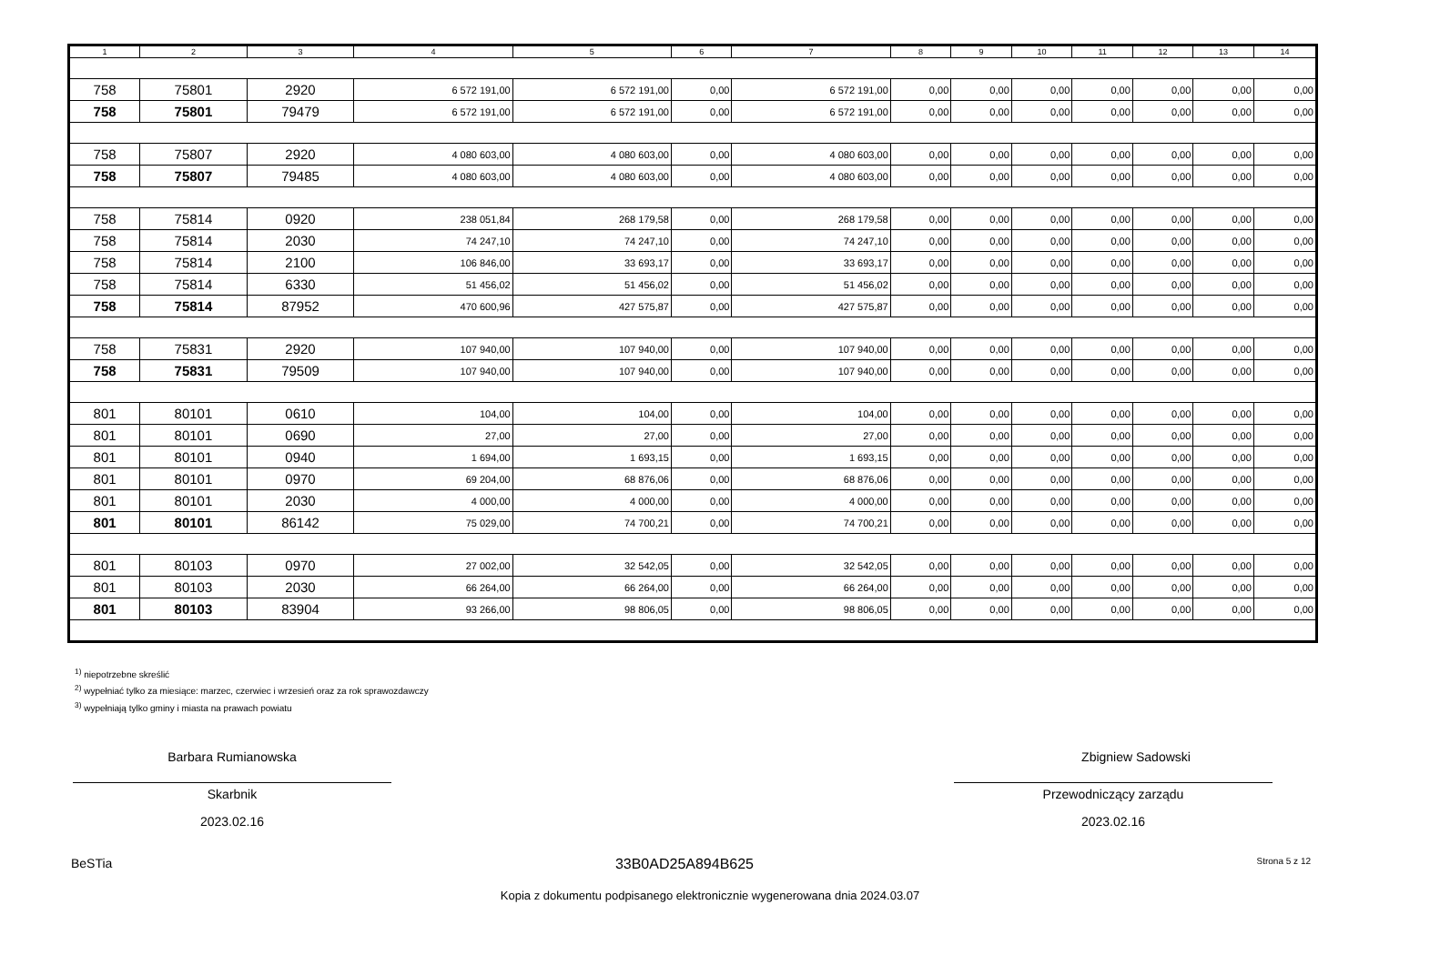| 1 | 2 | 3 | 4 | 5 | 6 | 7 | 8 | 9 | 10 | 11 | 12 | 13 | 14 |
| --- | --- | --- | --- | --- | --- | --- | --- | --- | --- | --- | --- | --- | --- |
| 758 | 75801 | 2920 | 6 572 191,00 | 6 572 191,00 | 0,00 | 6 572 191,00 | 0,00 | 0,00 | 0,00 | 0,00 | 0,00 | 0,00 | 0,00 |
| 758 | 75801 | 79479 | 6 572 191,00 | 6 572 191,00 | 0,00 | 6 572 191,00 | 0,00 | 0,00 | 0,00 | 0,00 | 0,00 | 0,00 | 0,00 |
| 758 | 75807 | 2920 | 4 080 603,00 | 4 080 603,00 | 0,00 | 4 080 603,00 | 0,00 | 0,00 | 0,00 | 0,00 | 0,00 | 0,00 | 0,00 |
| 758 | 75807 | 79485 | 4 080 603,00 | 4 080 603,00 | 0,00 | 4 080 603,00 | 0,00 | 0,00 | 0,00 | 0,00 | 0,00 | 0,00 | 0,00 |
| 758 | 75814 | 0920 | 238 051,84 | 268 179,58 | 0,00 | 268 179,58 | 0,00 | 0,00 | 0,00 | 0,00 | 0,00 | 0,00 | 0,00 |
| 758 | 75814 | 2030 | 74 247,10 | 74 247,10 | 0,00 | 74 247,10 | 0,00 | 0,00 | 0,00 | 0,00 | 0,00 | 0,00 | 0,00 |
| 758 | 75814 | 2100 | 106 846,00 | 33 693,17 | 0,00 | 33 693,17 | 0,00 | 0,00 | 0,00 | 0,00 | 0,00 | 0,00 | 0,00 |
| 758 | 75814 | 6330 | 51 456,02 | 51 456,02 | 0,00 | 51 456,02 | 0,00 | 0,00 | 0,00 | 0,00 | 0,00 | 0,00 | 0,00 |
| 758 | 75814 | 87952 | 470 600,96 | 427 575,87 | 0,00 | 427 575,87 | 0,00 | 0,00 | 0,00 | 0,00 | 0,00 | 0,00 | 0,00 |
| 758 | 75831 | 2920 | 107 940,00 | 107 940,00 | 0,00 | 107 940,00 | 0,00 | 0,00 | 0,00 | 0,00 | 0,00 | 0,00 | 0,00 |
| 758 | 75831 | 79509 | 107 940,00 | 107 940,00 | 0,00 | 107 940,00 | 0,00 | 0,00 | 0,00 | 0,00 | 0,00 | 0,00 | 0,00 |
| 801 | 80101 | 0610 | 104,00 | 104,00 | 0,00 | 104,00 | 0,00 | 0,00 | 0,00 | 0,00 | 0,00 | 0,00 | 0,00 |
| 801 | 80101 | 0690 | 27,00 | 27,00 | 0,00 | 27,00 | 0,00 | 0,00 | 0,00 | 0,00 | 0,00 | 0,00 | 0,00 |
| 801 | 80101 | 0940 | 1 694,00 | 1 693,15 | 0,00 | 1 693,15 | 0,00 | 0,00 | 0,00 | 0,00 | 0,00 | 0,00 | 0,00 |
| 801 | 80101 | 0970 | 69 204,00 | 68 876,06 | 0,00 | 68 876,06 | 0,00 | 0,00 | 0,00 | 0,00 | 0,00 | 0,00 | 0,00 |
| 801 | 80101 | 2030 | 4 000,00 | 4 000,00 | 0,00 | 4 000,00 | 0,00 | 0,00 | 0,00 | 0,00 | 0,00 | 0,00 | 0,00 |
| 801 | 80101 | 86142 | 75 029,00 | 74 700,21 | 0,00 | 74 700,21 | 0,00 | 0,00 | 0,00 | 0,00 | 0,00 | 0,00 | 0,00 |
| 801 | 80103 | 0970 | 27 002,00 | 32 542,05 | 0,00 | 32 542,05 | 0,00 | 0,00 | 0,00 | 0,00 | 0,00 | 0,00 | 0,00 |
| 801 | 80103 | 2030 | 66 264,00 | 66 264,00 | 0,00 | 66 264,00 | 0,00 | 0,00 | 0,00 | 0,00 | 0,00 | 0,00 | 0,00 |
| 801 | 80103 | 83904 | 93 266,00 | 98 806,05 | 0,00 | 98 806,05 | 0,00 | 0,00 | 0,00 | 0,00 | 0,00 | 0,00 | 0,00 |
<sup>1)</sup> niepotrzebne skreślić
<sup>2)</sup> wypełniać tylko za miesiące: marzec, czerwiec i wrzesień oraz za rok sprawozdawczy
<sup>3)</sup> wypełniają tylko gminy i miasta na prawach powiatu
Barbara Rumianowska
Skarbnik
2023.02.16
Zbigniew Sadowski
Przewodniczący zarządu
2023.02.16
BeSTia 33B0AD25A894B625 Strona 5 z 12
Kopia z dokumentu podpisanego elektronicznie wygenerowana dnia 2024.03.07